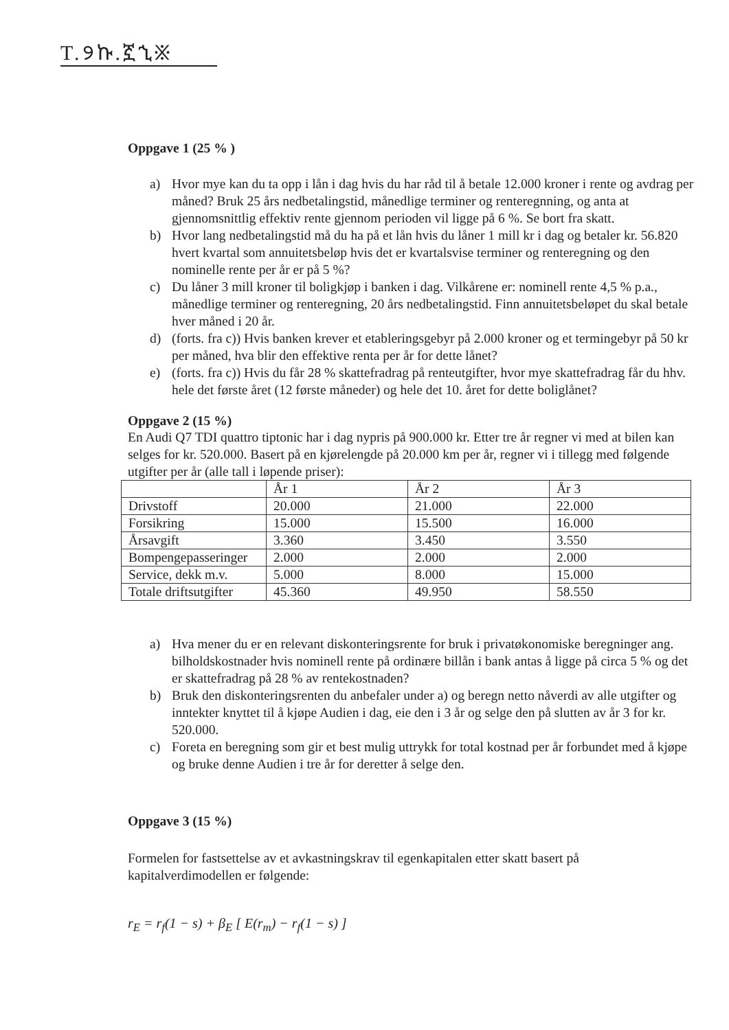T.୨ኩ.ኟኂ፠
Oppgave 1 (25 % )
a) Hvor mye kan du ta opp i lån i dag hvis du har råd til å betale 12.000 kroner i rente og avdrag per måned? Bruk 25 års nedbetalingstid, månedlige terminer og renteregnning, og anta at gjennomsnittlig effektiv rente gjennom perioden vil ligge på 6 %. Se bort fra skatt.
b) Hvor lang nedbetalingstid må du ha på et lån hvis du låner 1 mill kr i dag og betaler kr. 56.820 hvert kvartal som annuitetsbeløp hvis det er kvartalsvise terminer og renteregning og den nominelle rente per år er på 5 %?
c) Du låner 3 mill kroner til boligkjøp i banken i dag. Vilkårene er: nominell rente 4,5 % p.a., månedlige terminer og renteregning, 20 års nedbetalingstid. Finn annuitetsbeløpet du skal betale hver måned i 20 år.
d) (forts. fra c)) Hvis banken krever et etableringsgebyr på 2.000 kroner og et termingebyr på 50 kr per måned, hva blir den effektive renta per år for dette lånet?
e) (forts. fra c)) Hvis du får 28 % skattefradrag på renteutgifter, hvor mye skattefradrag får du hhv. hele det første året (12 første måneder) og hele det 10. året for dette boliglånet?
Oppgave 2 (15 %)
En Audi Q7 TDI quattro tiptonic har i dag nypris på 900.000 kr. Etter tre år regner vi med at bilen kan selges for kr. 520.000. Basert på en kjørelengde på 20.000 km per år, regner vi i tillegg med følgende utgifter per år (alle tall i løpende priser):
| | År 1 | År 2 | År 3 |
| Drivstoff | 20.000 | 21.000 | 22.000 |
| Forsikring | 15.000 | 15.500 | 16.000 |
| Årsavgift | 3.360 | 3.450 | 3.550 |
| Bompengepasseringer | 2.000 | 2.000 | 2.000 |
| Service, dekk m.v. | 5.000 | 8.000 | 15.000 |
| Totale driftsutgifter | 45.360 | 49.950 | 58.550 |
a) Hva mener du er en relevant diskonteringsrente for bruk i privatøkonomiske beregninger ang. bilholdskostnader hvis nominell rente på ordinære billån i bank antas å ligge på circa 5 % og det er skattefradrag på 28 % av rentekostnaden?
b) Bruk den diskonteringsrenten du anbefaler under a) og beregn netto nåverdi av alle utgifter og inntekter knyttet til å kjøpe Audien i dag, eie den i 3 år og selge den på slutten av år 3 for kr. 520.000.
c) Foreta en beregning som gir et best mulig uttrykk for total kostnad per år forbundet med å kjøpe og bruke denne Audien i tre år for deretter å selge den.
Oppgave 3 (15 %)
Formelen for fastsettelse av et avkastningskrav til egenkapitalen etter skatt basert på kapitalverdimodellen er følgende:
r<sub>E</sub> = r<sub>f</sub>(1 − s) + β<sub>E</sub> [ E(r<sub>m</sub>) − r<sub>f</sub>(1 − s) ]